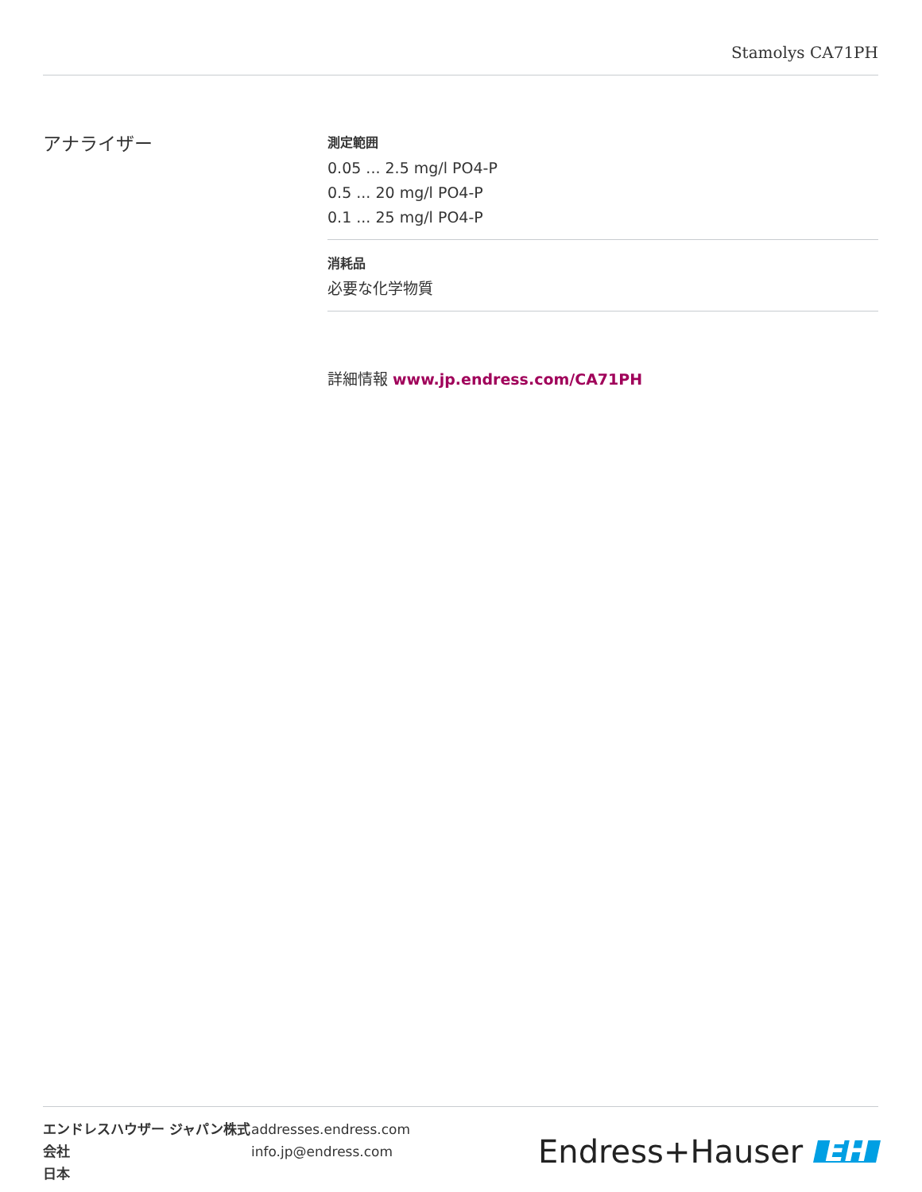Stamolys CA71PH
アナライザー
測定範囲
0.05 ... 2.5 mg/l PO4-P
0.5 ... 20 mg/l PO4-P
0.1 ... 25 mg/l PO4-P
消耗品
必要な化学物質
詳細情報 www.jp.endress.com/CA71PH
エンドレスハウザー ジャパン株式会社
日本
addresses.endress.com
info.jp@endress.com
Endress+Hauser EH